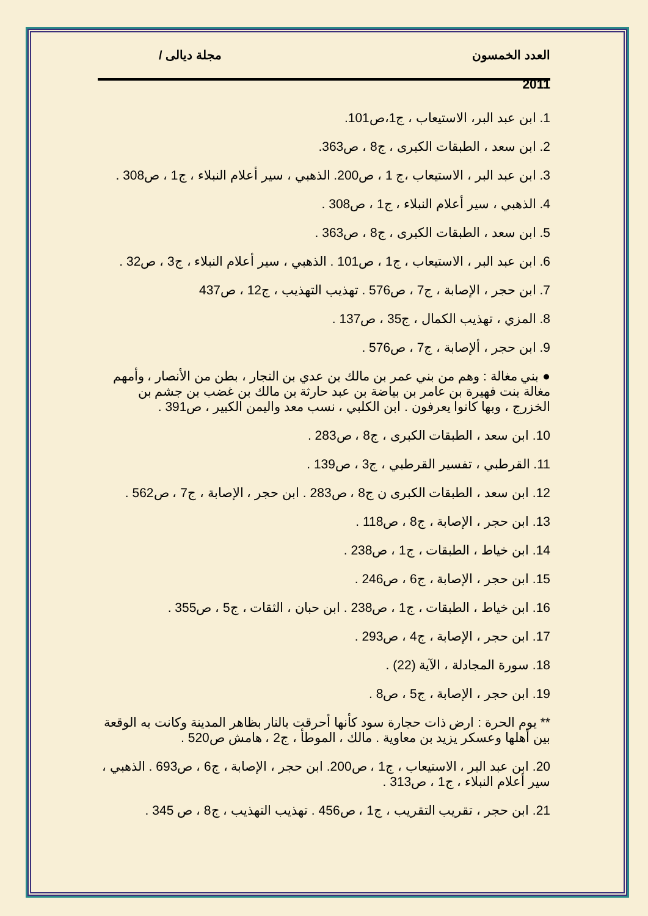العدد الخمسون مجلة ديالى /
2011
1. ابن عبد البر، الاستيعاب ، ج1،ص101.
2. ابن سعد ، الطبقات الكبرى ، ج8 ، ص363.
3. ابن عبد البر ، الاستيعاب ،ج 1 ، ص200. الذهبي ، سير أعلام النبلاء ، ج1 ، ص308 .
4. الذهبي ، سير أعلام النبلاء ، ج1 ، ص308 .
5. ابن سعد ، الطبقات الكبرى ، ج8 ، ص363 .
6. ابن عبد البر ، الاستيعاب ، ج1 ، ص101 . الذهبي ، سير أعلام النبلاء ، ج3 ، ص32 .
7. ابن حجر ، الإصابة ، ج7 ، ص576 . تهذيب التهذيب ، ج12 ، ص437
8. المزي ، تهذيب الكمال ، ج35 ، ص137 .
9. ابن حجر ، ألإصابة ، ج7 ، ص576 .
● بني مغالة : وهم من بني عمر بن مالك بن عدي بن النجار ، بطن من الأنصار ، وأمهم مغالة بنت فهيرة بن عامر بن بياضة بن عبد حارثة بن مالك بن غضب بن جشم بن الخزرج ، وبها كانوا يعرفون . ابن الكلبي ، نسب معد واليمن الكبير ، ص391 .
10. ابن سعد ، الطبقات الكبرى ، ج8 ، ص283 .
11. القرطبي ، تفسير القرطبي ، ج3 ، ص139 .
12. ابن سعد ، الطبقات الكبرى ن ج8 ، ص283 . ابن حجر ، الإصابة ، ج7 ، ص562 .
13. ابن حجر ، الإصابة ، ج8 ، ص118 .
14. ابن خياط ، الطبقات ، ج1 ، ص238 .
15. ابن حجر ، الإصابة ، ج6 ، ص246 .
16. ابن خياط ، الطبقات ، ج1 ، ص238 . ابن حبان ، الثقات ، ج5 ، ص355 .
17. ابن حجر ، الإصابة ، ج4 ، ص293 .
18. سورة المجادلة ، الآية (22) .
19. ابن حجر ، الإصابة ، ج5 ، ص8 .
** يوم الحرة : ارض ذات حجارة سود كأنها أحرقت بالنار بظاهر المدينة وكانت به الوقعة بين أهلها وعسكر يزيد بن معاوية . مالك ، الموطأ ، ج2 ، هامش ص520 .
20. ابن عبد البر ، الاستيعاب ، ج1 ، ص200. ابن حجر ، الإصابة ، ج6 ، ص693 . الذهبي ، سير أعلام النبلاء ، ج1 ، ص313 .
21. ابن حجر ، تقريب التقريب ، ج1 ، ص456 . تهذيب التهذيب ، ج8 ، ص 345 .